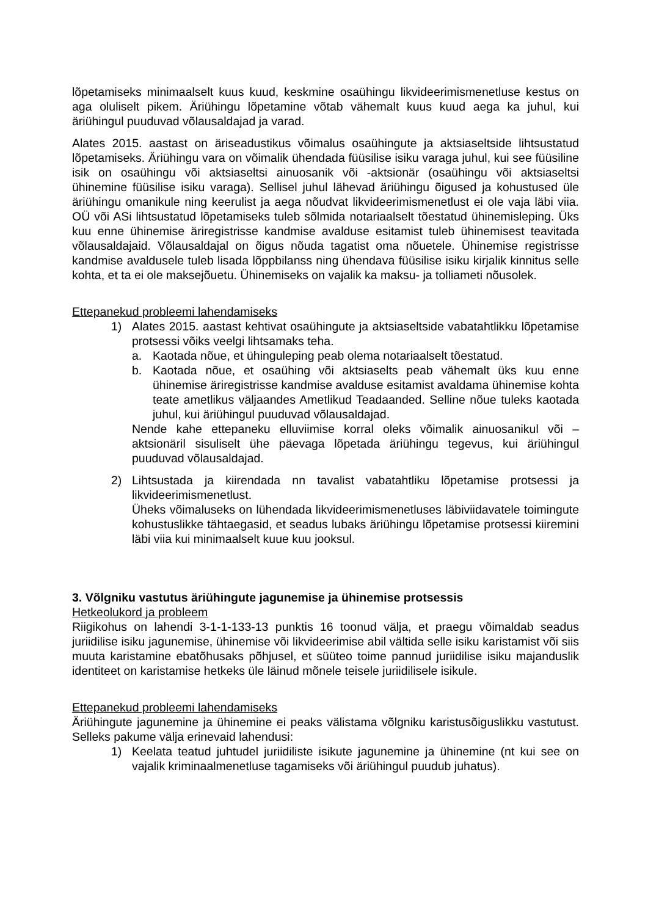lõpetamiseks minimaalselt kuus kuud, keskmine osaühingu likvideerimismenetluse kestus on aga oluliselt pikem. Äriühingu lõpetamine võtab vähemalt kuus kuud aega ka juhul, kui äriühingul puuduvad võlausaldajad ja varad.
Alates 2015. aastast on äriseadustikus võimalus osaühingute ja aktsiaseltside lihtsustatud lõpetamiseks. Äriühingu vara on võimalik ühendada füüsilise isiku varaga juhul, kui see füüsiline isik on osaühingu või aktsiaseltsi ainuosanik või -aktsionär (osaühingu või aktsiaseltsi ühinemine füüsilise isiku varaga). Sellisel juhul lähevad äriühingu õigused ja kohustused üle äriühingu omanikule ning keerulist ja aega nõudvat likvideerimismenetlust ei ole vaja läbi viia. OÜ või ASi lihtsustatud lõpetamiseks tuleb sõlmida notariaalselt tõestatud ühinemisleping. Üks kuu enne ühinemise äriregistrisse kandmise avalduse esitamist tuleb ühinemisest teavitada võlausaldajaid. Võlausaldajal on õigus nõuda tagatist oma nõuetele. Ühinemise registrisse kandmise avaldusele tuleb lisada lõppbilanss ning ühendava füüsilise isiku kirjalik kinnitus selle kohta, et ta ei ole maksejõuetu. Ühinemiseks on vajalik ka maksu- ja tolliameti nõusolek.
Ettepanekud probleemi lahendamiseks
1) Alates 2015. aastast kehtivat osaühingute ja aktsiaseltside vabatahtlikku lõpetamise protsessi võiks veelgi lihtsamaks teha.
a. Kaotada nõue, et ühinguleping peab olema notariaalselt tõestatud.
b. Kaotada nõue, et osaühing või aktsiaselts peab vähemalt üks kuu enne ühinemise äriregistrisse kandmise avalduse esitamist avaldama ühinemise kohta teate ametlikus väljaandes Ametlikud Teadaanded. Selline nõue tuleks kaotada juhul, kui äriühingul puuduvad võlausaldajad.
Nende kahe ettepaneku elluviimise korral oleks võimalik ainuosanikul või – aktsionäril sisuliselt ühe päevaga lõpetada äriühingu tegevus, kui äriühingul puuduvad võlausaldajad.
2) Lihtsustada ja kiirendada nn tavalist vabatahtliku lõpetamise protsessi ja likvideerimismenetlust.
Üheks võimaluseks on lühendada likvideerimismenetluses läbiviidavatele toimingute kohustuslikke tähtaegasid, et seadus lubaks äriühingu lõpetamise protsessi kiiremini läbi viia kui minimaalselt kuue kuu jooksul.
3. Võlgniku vastutus äriühingute jagunemise ja ühinemise protsessis
Hetkeolukord ja probleem
Riigikohus on lahendi 3-1-1-133-13 punktis 16 toonud välja, et praegu võimaldab seadus juriidilise isiku jagunemise, ühinemise või likvideerimise abil vältida selle isiku karistamist või siis muuta karistamine ebatõhusaks põhjusel, et süüteo toime pannud juriidilise isiku majanduslik identiteet on karistamise hetkeks üle läinud mõnele teisele juriidilisele isikule.
Ettepanekud probleemi lahendamiseks
Äriühingute jagunemine ja ühinemine ei peaks välistama võlgniku karistusõiguslikku vastutust. Selleks pakume välja erinevaid lahendusi:
1) Keelata teatud juhtudel juriidiliste isikute jagunemine ja ühinemine (nt kui see on vajalik kriminaalmenetluse tagamiseks või äriühingul puudub juhatus).